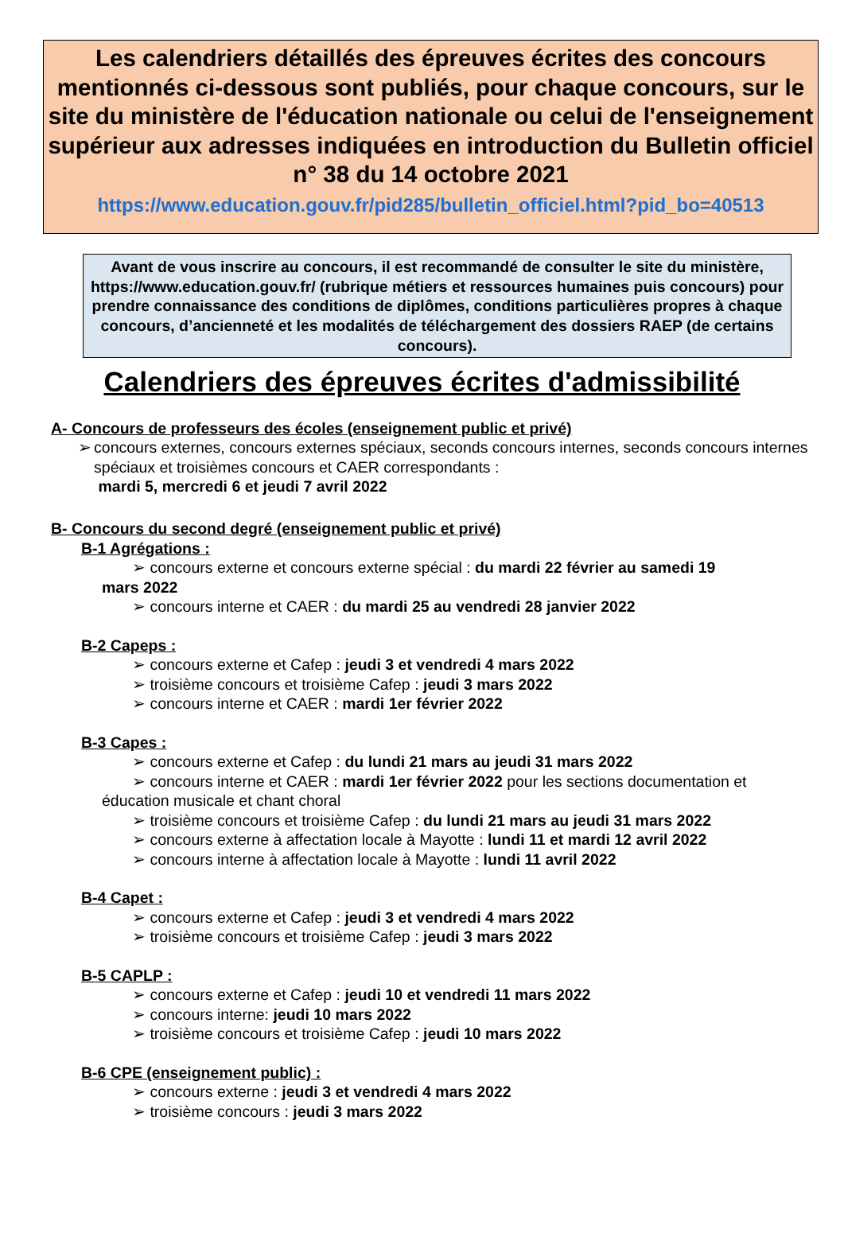Les calendriers détaillés des épreuves écrites des concours mentionnés ci-dessous sont publiés, pour chaque concours, sur le site du ministère de l'éducation nationale ou celui de l'enseignement supérieur aux adresses indiquées en introduction du Bulletin officiel n° 38 du 14 octobre 2021
https://www.education.gouv.fr/pid285/bulletin_officiel.html?pid_bo=40513
Avant de vous inscrire au concours, il est recommandé de consulter le site du ministère, https://www.education.gouv.fr/ (rubrique métiers et ressources humaines puis concours) pour prendre connaissance des conditions de diplômes, conditions particulières propres à chaque concours, d’ancienneté et les modalités de téléchargement des dossiers RAEP (de certains concours).
Calendriers des épreuves écrites d'admissibilité
A- Concours de professeurs des écoles (enseignement public et privé)
➢ concours externes, concours externes spéciaux, seconds concours internes, seconds concours internes spéciaux et troisièmes concours et CAER correspondants :
mardi 5, mercredi 6 et jeudi 7 avril 2022
B- Concours du second degré (enseignement public et privé)
B-1 Agrégations :
➢ concours externe et concours externe spécial : du mardi 22 février au samedi 19
mars 2022
➢ concours interne et CAER : du mardi 25 au vendredi 28 janvier 2022
B-2 Capeps :
➢ concours externe et Cafep : jeudi 3 et vendredi 4 mars 2022
➢ troisième concours et troisième Cafep : jeudi 3 mars 2022
➢ concours interne et CAER : mardi 1er février 2022
B-3 Capes :
➢ concours externe et Cafep : du lundi 21 mars au jeudi 31 mars 2022
➢ concours interne et CAER : mardi 1er février 2022 pour les sections documentation et
éducation musicale et chant choral
➢ troisième concours et troisième Cafep : du lundi 21 mars au jeudi 31 mars 2022
➢ concours externe à affectation locale à Mayotte : lundi 11 et mardi 12 avril 2022
➢ concours interne à affectation locale à Mayotte : lundi 11 avril 2022
B-4 Capet :
➢ concours externe et Cafep : jeudi 3 et vendredi 4 mars 2022
➢ troisième concours et troisième Cafep : jeudi 3 mars 2022
B-5 CAPLP :
➢ concours externe et Cafep : jeudi 10 et vendredi 11 mars 2022
➢ concours interne: jeudi 10 mars 2022
➢ troisième concours et troisième Cafep : jeudi 10 mars 2022
B-6 CPE (enseignement public) :
➢ concours externe : jeudi 3 et vendredi 4 mars 2022
➢ troisième concours : jeudi 3 mars 2022